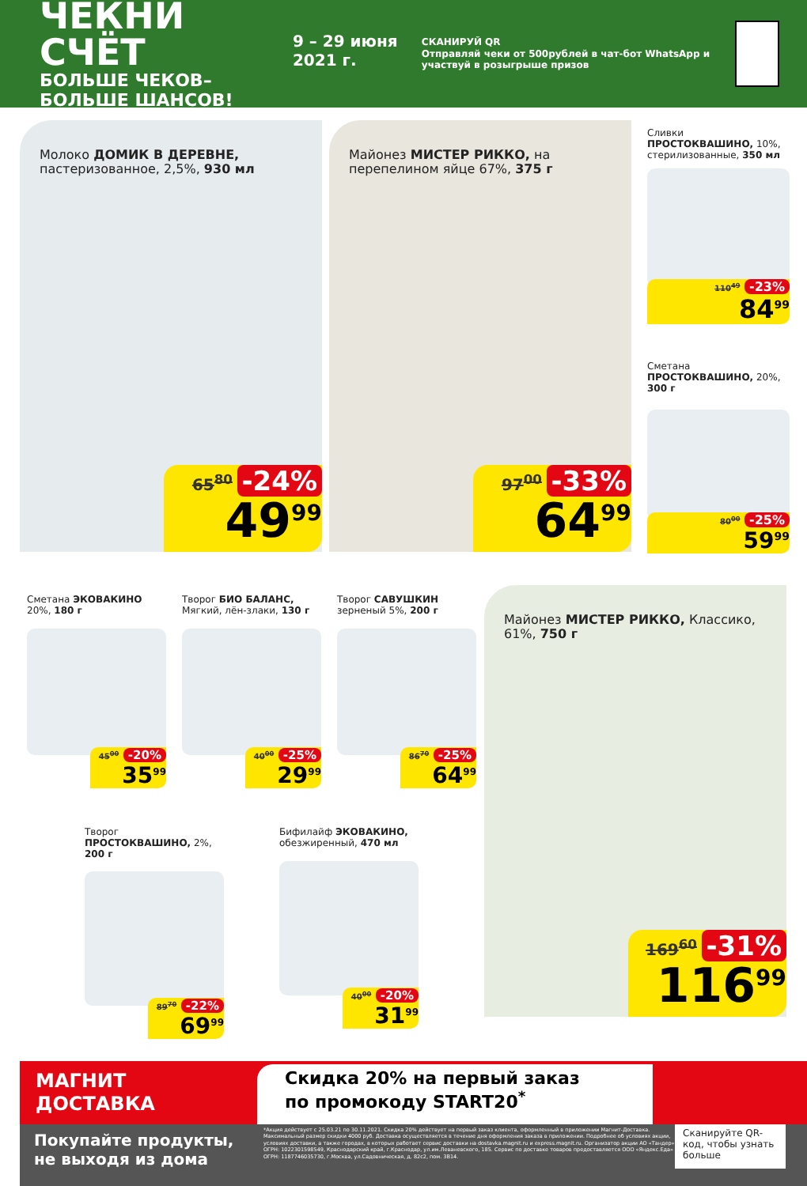ЧЕКНИ СЧЁТ
БОЛЬШЕ ЧЕКОВ–БОЛЬШЕ ШАНСОВ!
9 – 29 июня 2021 г.
СКАНИРУЙ QR
Отправляй чеки от 500рублей в чат-бот WhatsApp и участвуй в розыгрыше призов
Молоко ДОМИК В ДЕРЕВНЕ,
пастеризованное, 2,5%, 930 мл
65<sup>80</sup> -24%
49<sup>99</sup>
Майонез МИСТЕР РИККО, на перепелином яйце 67%, 375 г
97<sup>00</sup> -33%
64<sup>99</sup>
Сливки ПРОСТОКВАШИНО, 10%, стерилизованные, 350 мл
110<sup>49</sup> -23%
84<sup>99</sup>
Сметана ПРОСТОКВАШИНО, 20%, 300 г
80<sup>00</sup> -25%
59<sup>99</sup>
Сметана ЭКОВАКИНО 20%, 180 г
45<sup>00</sup> -20%
35<sup>99</sup>
Творог БИО БАЛАНС, Мягкий, лён-злаки, 130 г
40<sup>00</sup> -25%
29<sup>99</sup>
Творог САВУШКИН зерненый 5%, 200 г
86<sup>70</sup> -25%
64<sup>99</sup>
Майонез МИСТЕР РИККО, Классико, 61%, 750 г
169<sup>60</sup> -31%
116<sup>99</sup>
Творог ПРОСТОКВАШИНО, 2%, 200 г
89<sup>70</sup> -22%
69<sup>99</sup>
Бифилайф ЭКОВАКИНО, обезжиренный, 470 мл
40<sup>00</sup> -20%
31<sup>99</sup>
МАГНИТ
ДОСТАВКА
Скидка 20% на первый заказ
по промокоду START20<sup>*</sup>
Покупайте продукты, не выходя из дома
*Акция действует с 25.03.21 по 30.11.2021. Скидка 20% действует на первый заказ клиента, оформленный в приложении Магнит-Доставка. Максимальный размер скидки 4000 руб. Доставка осуществляется в течение дня оформления заказа в приложении. Подробнее об условиях акции, условиях доставки, а также городах, в которых работает сервис доставки на dostavka.magnit.ru и express.magnit.ru. Организатор акции АО «Тандер» ОГРН: 1022301598549, Краснодарский край, г.Краснодар, ул.им.Леваневского, 185. Сервис по доставке товаров предоставляется ООО «Яндекс.Еда» ОГРН: 1187746035730, г.Москва, ул.Садовническая, д. 82с2, пом. 3В14.
Сканируйте QR-код, чтобы узнать больше